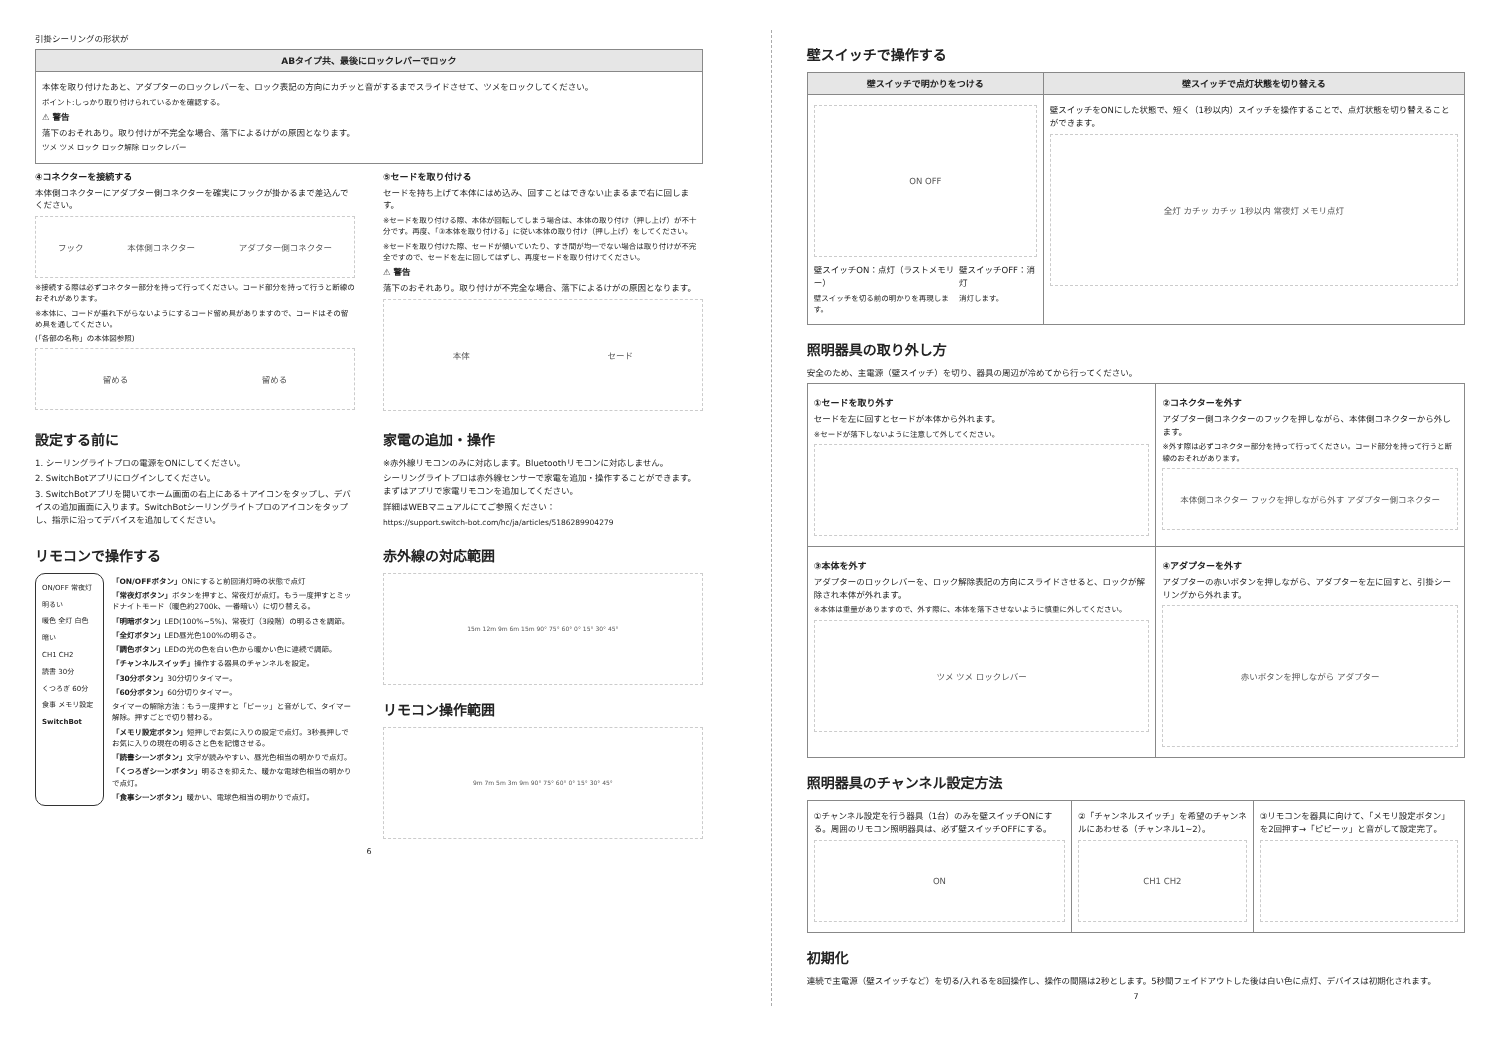引掛シーリングの形状が
| ABタイプ共、最後にロックレバーでロック |
| --- |
| 本体を取り付けたあと、アダプターのロックレバーを、ロック表記の方向にカチッと音がするまでスライドさせて、ツメをロックしてください。 ポイント:しっかり取り付けられているかを確認する。 ⚠ 警告 落下のおそれあり。取り付けが不完全な場合、落下によるけがの原因となります。 ツメ ツメ ロック ロック解除 ロックレバー |
④コネクターを接続する
本体側コネクターにアダプター側コネクターを確実にフックが掛かるまで差込んでください。
フック 本体側コネクター アダプター側コネクター
※接続する際は必ずコネクター部分を持って行ってください。コード部分を持って行うと断線のおそれがあります。
※本体に、コードが垂れ下がらないようにするコード留め具がありますので、コードはその留め具を通してください。
(「各部の名称」の本体図参照)
留める 留める
⑤セードを取り付ける
セードを持ち上げて本体にはめ込み、回すことはできない止まるまで右に回します。
※セードを取り付ける際、本体が回転してしまう場合は、本体の取り付け（押し上げ）が不十分です。再度、「③本体を取り付ける」に従い本体の取り付け（押し上げ）をしてください。
※セードを取り付けた際、セードが傾いていたり、すき間が均一でない場合は取り付けが不完全ですので、セードを左に回してはずし、再度セードを取り付けてください。
⚠ 警告
落下のおそれあり。取り付けが不完全な場合、落下によるけがの原因となります。
本体 セード
設定する前に
1. シーリングライトプロの電源をONにしてください。
2. SwitchBotアプリにログインしてください。
3. SwitchBotアプリを開いてホーム画面の右上にある＋アイコンをタップし、デバイスの追加画面に入ります。SwitchBotシーリングライトプロのアイコンをタップし、指示に沿ってデバイスを追加してください。
家電の追加・操作
※赤外線リモコンのみに対応します。Bluetoothリモコンに対応しません。
シーリングライトプロは赤外線センサーで家電を追加・操作することができます。まずはアプリで家電リモコンを追加してください。
詳細はWEBマニュアルにてご参照ください：
https://support.switch-bot.com/hc/ja/articles/5186289904279
リモコンで操作する
ON/OFF 常夜灯
明るい
暖色 全灯 白色
暗い
CH1 CH2
読書 30分
くつろぎ 60分
食事 メモリ設定
SwitchBot
「ON/OFFボタン」ONにすると前回消灯時の状態で点灯
「常夜灯ボタン」ボタンを押すと、常夜灯が点灯。もう一度押すとミッドナイトモード（暖色約2700k、一番暗い）に切り替える。
「明暗ボタン」LED(100%~5%)、常夜灯（3段階）の明るさを調節。
「全灯ボタン」LED昼光色100%の明るさ。
「調色ボタン」LEDの光の色を白い色から暖かい色に連続で調節。
「チャンネルスイッチ」操作する器具のチャンネルを設定。
「30分ボタン」30分切りタイマー。
「60分ボタン」60分切りタイマー。
タイマーの解除方法：もう一度押すと「ピーッ」と音がして、タイマー解除。押すごとで切り替わる。
「メモリ設定ボタン」短押しでお気に入りの設定で点灯。3秒長押しでお気に入りの現在の明るさと色を記憶させる。
「読書シーンボタン」文字が読みやすい、昼光色相当の明かりで点灯。
「くつろぎシーンボタン」明るさを抑えた、暖かな電球色相当の明かりで点灯。
「食事シーンボタン」暖かい、電球色相当の明かりで点灯。
赤外線の対応範囲
15m 12m 9m 6m 15m 90° 75° 60° 0° 15° 30° 45°
リモコン操作範囲
9m 7m 5m 3m 9m 90° 75° 60° 0° 15° 30° 45°
6
壁スイッチで操作する
| 壁スイッチで明かりをつける | 壁スイッチで点灯状態を切り替える |
| --- | --- |
| ON OFF 壁スイッチON：点灯（ラストメモリー） 壁スイッチを切る前の明かりを再現します。 壁スイッチOFF：消灯 消灯します。 | 壁スイッチをONにした状態で、短く（1秒以内）スイッチを操作することで、点灯状態を切り替えることができます。 全灯 カチッ カチッ 1秒以内 常夜灯 メモリ点灯 |
照明器具の取り外し方
安全のため、主電源（壁スイッチ）を切り、器具の周辺が冷めてから行ってください。
| ①セードを取り外す セードを左に回すとセードが本体から外れます。 ※セードが落下しないように注意して外してください。 | ②コネクターを外す アダプター側コネクターのフックを押しながら、本体側コネクターから外します。 ※外す際は必ずコネクター部分を持って行ってください。コード部分を持って行うと断線のおそれがあります。 本体側コネクター フックを押しながら外す アダプター側コネクター |
| ③本体を外す アダプターのロックレバーを、ロック解除表記の方向にスライドさせると、ロックが解除され本体が外れます。 ※本体は重量がありますので、外す際に、本体を落下させないように慎重に外してください。 ツメ ツメ ロックレバー | ④アダプターを外す アダプターの赤いボタンを押しながら、アダプターを左に回すと、引掛シーリングから外れます。 赤いボタンを押しながら アダプター |
照明器具のチャンネル設定方法
| ①チャンネル設定を行う器具（1台）のみを壁スイッチONにする。周囲のリモコン照明器具は、必ず壁スイッチOFFにする。 ON | ②「チャンネルスイッチ」を希望のチャンネルにあわせる（チャンネル1~2）。 CH1 CH2 | ③リモコンを器具に向けて、「メモリ設定ボタン」を2回押す→「ピピーッ」と音がして設定完了。 |
初期化
連続で主電源（壁スイッチなど）を切る/入れるを8回操作し、操作の間隔は2秒とします。5秒間フェイドアウトした後は白い色に点灯、デバイスは初期化されます。
7